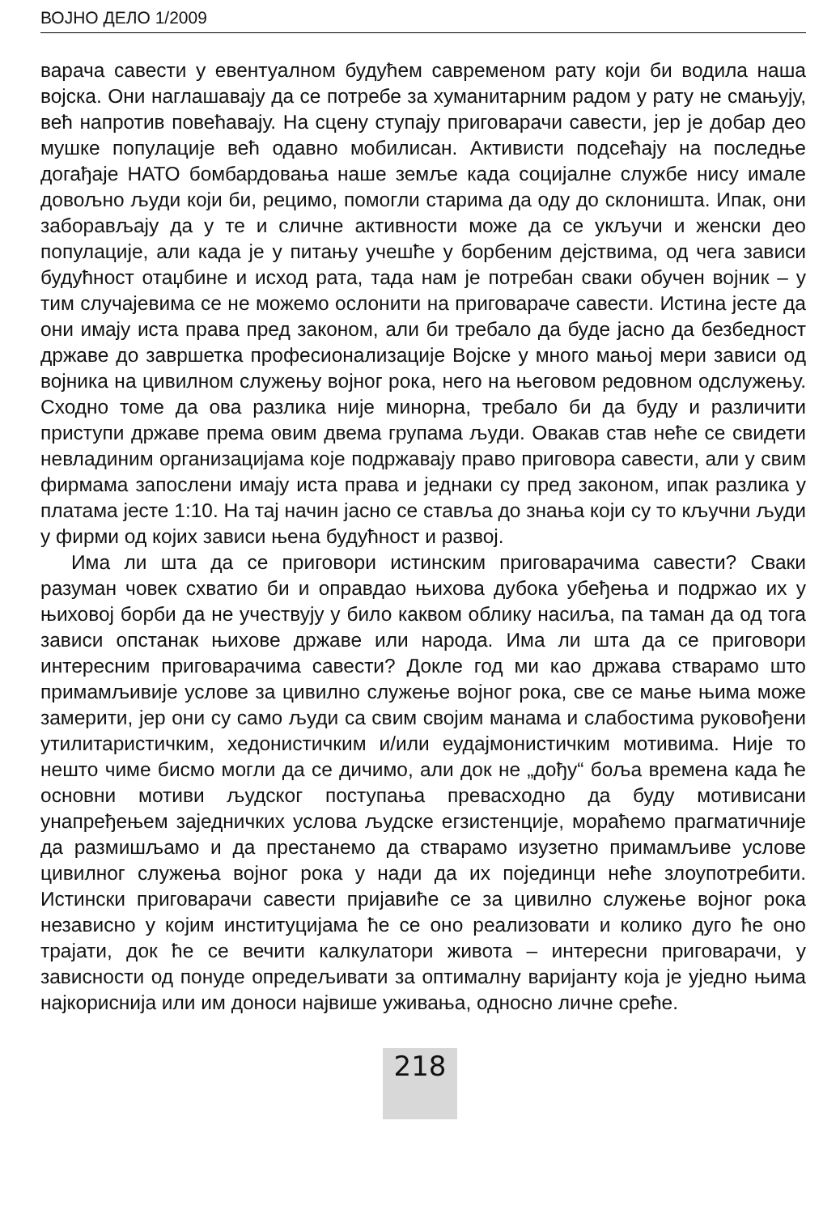ВОЈНО ДЕЛО 1/2009
варача савести у евентуалном будућем савременом рату који би водила наша војска. Они наглашавају да се потребе за хуманитарним радом у рату не смањују, већ напротив повећавају. На сцену ступају приговарачи савести, јер је добар део мушке популације већ одавно мобилисан. Активисти подсећају на последње догађаје НАТО бомбардовања наше земље када социјалне службе нису имале довољно људи који би, рецимо, помогли старима да оду до склоништа. Ипак, они заборављају да у те и сличне активности може да се укључи и женски део популације, али када је у питању учешће у борбеним дејствима, од чега зависи будућност отаџбине и исход рата, тада нам је потребан сваки обучен војник – у тим случајевима се не можемо ослонити на приговараче савести. Истина јесте да они имају иста права пред законом, али би требало да буде јасно да безбедност државе до завршетка професионализације Војске у много мањој мери зависи од војника на цивилном служењу војног рока, него на његовом редовном одслужењу. Сходно томе да ова разлика није минорна, требало би да буду и различити приступи државе према овим двема групама људи. Овакав став неће се свидети невладиним организацијама које подржавају право приговора савести, али у свим фирмама запослени имају иста права и једнаки су пред законом, ипак разлика у платама јесте 1:10. На тај начин јасно се ставља до знања који су то кључни људи у фирми од којих зависи њена будућност и развој.
Има ли шта да се приговори истинским приговарачима савести? Сваки разуман човек схватио би и оправдао њихова дубока убеђења и подржао их у њиховој борби да не учествују у било каквом облику насиља, па таман да од тога зависи опстанак њихове државе или народа. Има ли шта да се приговори интересним приговарачима савести? Докле год ми као држава стварамо што примамљивије услове за цивилно служење војног рока, све се мање њима може замерити, јер они су само људи са свим својим манама и слабостима руковођени утилитаристичким, хедонистичким и/или еудајмонистичким мотивима. Није то нешто чиме бисмо могли да се дичимо, али док не „дођу“ боља времена када ће основни мотиви људског поступања превасходно да буду мотивисани унапређењем заједничких услова људске егзистенције, мораћемо прагматичније да размишљамо и да престанемо да стварамо изузетно примамљиве услове цивилног служења војног рока у нади да их појединци неће злоупотребити. Истински приговарачи савести пријавиће се за цивилно служење војног рока независно у којим институцијама ће се оно реализовати и колико дуго ће оно трајати, док ће се вечити калкулатори живота – интересни приговарачи, у зависности од понуде опредељивати за оптималну варијанту која је уједно њима најкориснија или им доноси највише уживања, односно личне среће.
218